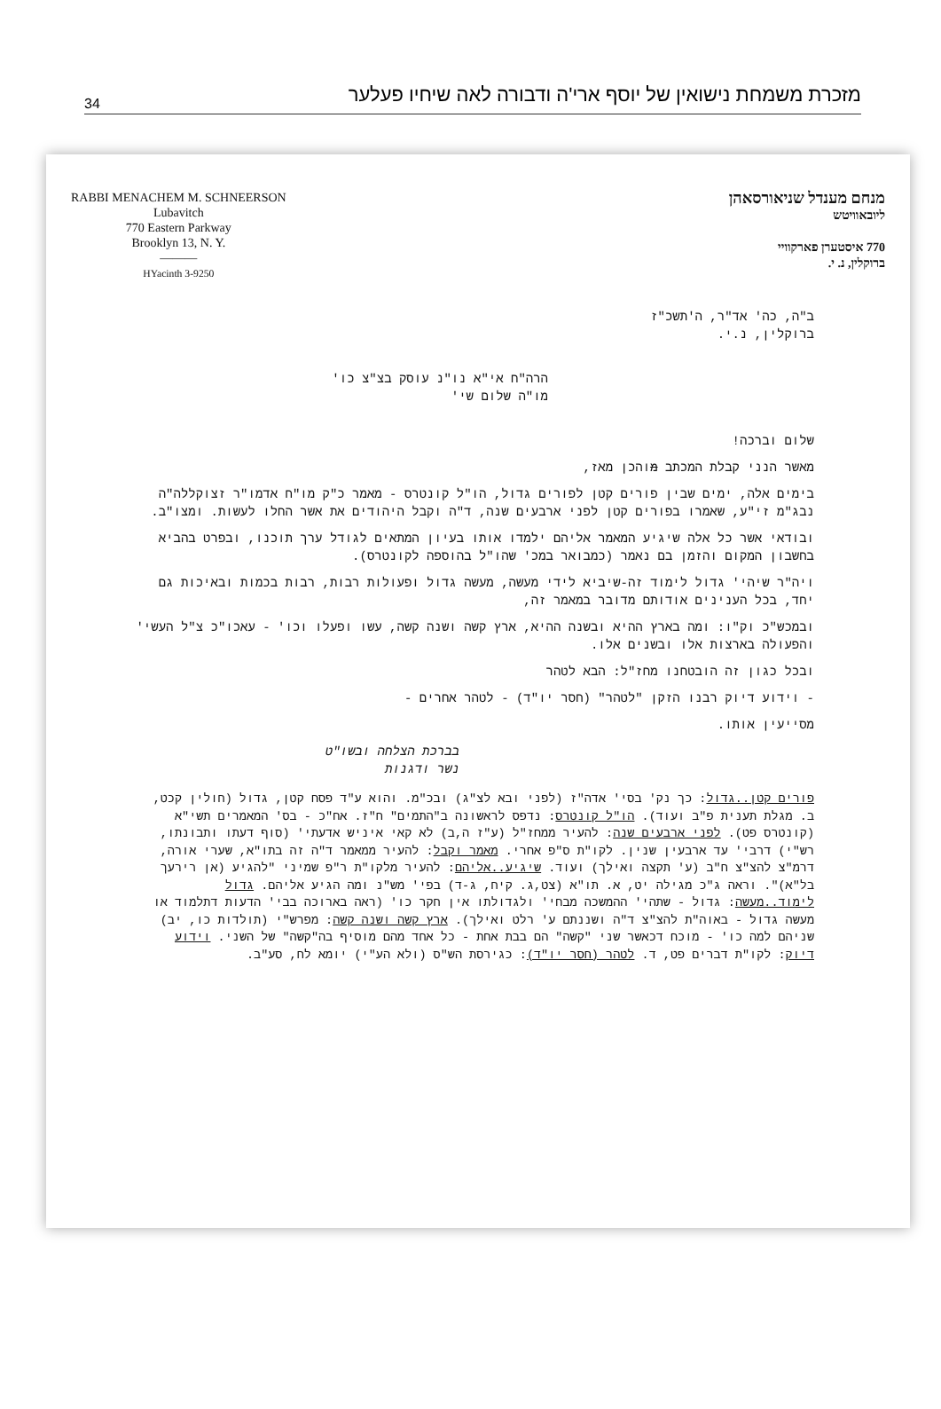34 מזכרת משמחת נישואין של יוסף ארי'ה ודבורה לאה שיחיו פעלער
RABBI MENACHEM M. SCHNEERSON
Lubavitch
770 Eastern Parkway
Brooklyn 13, N. Y.
———
HYacinth 3-9250
מנחם מענדל שניאורסאהן
ליובאוויטש
770 איסטערן פארקוויי
ברוקלין, נ. י.
ב"ה, כה' אד"ר, ה'תשכ"ז
ברוקלין, נ.י.
הרה"ח אי"א נו"נ עוסק בצ"צ כו'
מו"ה שלום שי'
שלום וברכה!
מאשר הנני קבלת המכתב מוהכן מאז,
בימים אלה, ימים שבין פורים קטן לפורים גדול, הו"ל קונטרס - מאמר כ"ק מו"ח אדמו"ר זצוקללה"ה נבג"מ זי"ע, שאמרו בפורים קטן לפני ארבעים שנה, ד"ה וקבל היהודים את אשר החלו לעשות. ומצו"ב.
ובודאי אשר כל אלה שיגיע המאמר אליהם ילמדו אותו בעיון המתאים לגודל ערך תוכנו, ובפרט בהביא בחשבון המקום והזמן בם נאמר (כמבואר במכ' שהו"ל בהוספה לקונטרס).
ויה"ר שיהי' גדול לימוד זה-שיביא לידי מעשה, מעשה גדול ופעולות רבות, רבות בכמות ובאיכות גם יחד, בכל הענינים אודותם מדובר במאמר זה,
ובמכש"כ וק"ו: ומה בארץ ההיא ובשנה ההיא, ארץ קשה ושנה קשה, עשו ופעלו וכו' - עאכו"כ צ"ל העשי' והפעולה בארצות אלו ובשנים אלו.
ובכל כגון זה הובטחנו מחז"ל: הבא לטהר
- וידוע דיוק רבנו הזקן "לטהר" (חסר יו"ד) - לטהר אחרים -
מסייעין אותו.
בברכת הצלחה ובשו"ט
נשר ודגנות
פורים קטן..גדול: כך נק' בסי' אדה"ז (לפני ובא לצ"ג) ובכ"מ. והוא ע"ד פסח קטן, גדול (חולין קכט, ב. מגלת תענית פ"ב ועוד). הו"ל קונטרס: נדפס לראשונה ב"התמים" ח"ז. אח"כ - בס' המאמרים תשי"א (קונטרס פט). לפני ארבעים שנה: להעיר ממחז"ל (ע"ז ה,ב) לא קאי איניש אדעתי' (סוף דעתו ותבונתו, רש"י) דרבי' עד ארבעין שנין. לקו"ת ס"פ אחרי. מאמר וקבל: להעיר ממאמר ד"ה זה בתו"א, שערי אורה, דרמ"צ להצ"צ ח"ב (ע' תקצה ואילך) ועוד. שיגיע..אליהם: להעיר מלקו"ת ר"פ שמיני "להגיע (אן רירעך בל"א)". וראה ג"כ מגילה יט, א. תו"א (צט,ג. קיח, ג-ד) בפי' מש"נ ומה הגיע אליהם. גדול לימוד..מעשה: גדול - שתהי' ההמשכה מבחי' ולגדולתו אין חקר כו' (ראה בארוכה בבי' הדעות דתלמוד או מעשה גדול - באוה"ת להצ"צ ד"ה ושננתם ע' רלט ואילך). ארץ קשה ושנה קשה: מפרש"י (תולדות כו, יב) שניהם למה כו' - מוכח דכאשר שני "קשה" הם בבת אחת - כל אחד מהם מוסיף בה"קשה" של השני. וידוע דיוק: לקו"ת דברים פט, ד. לטהר (חסר יו"ד): כגירסת הש"ס (ולא הע"י) יומא לח, סע"ב.